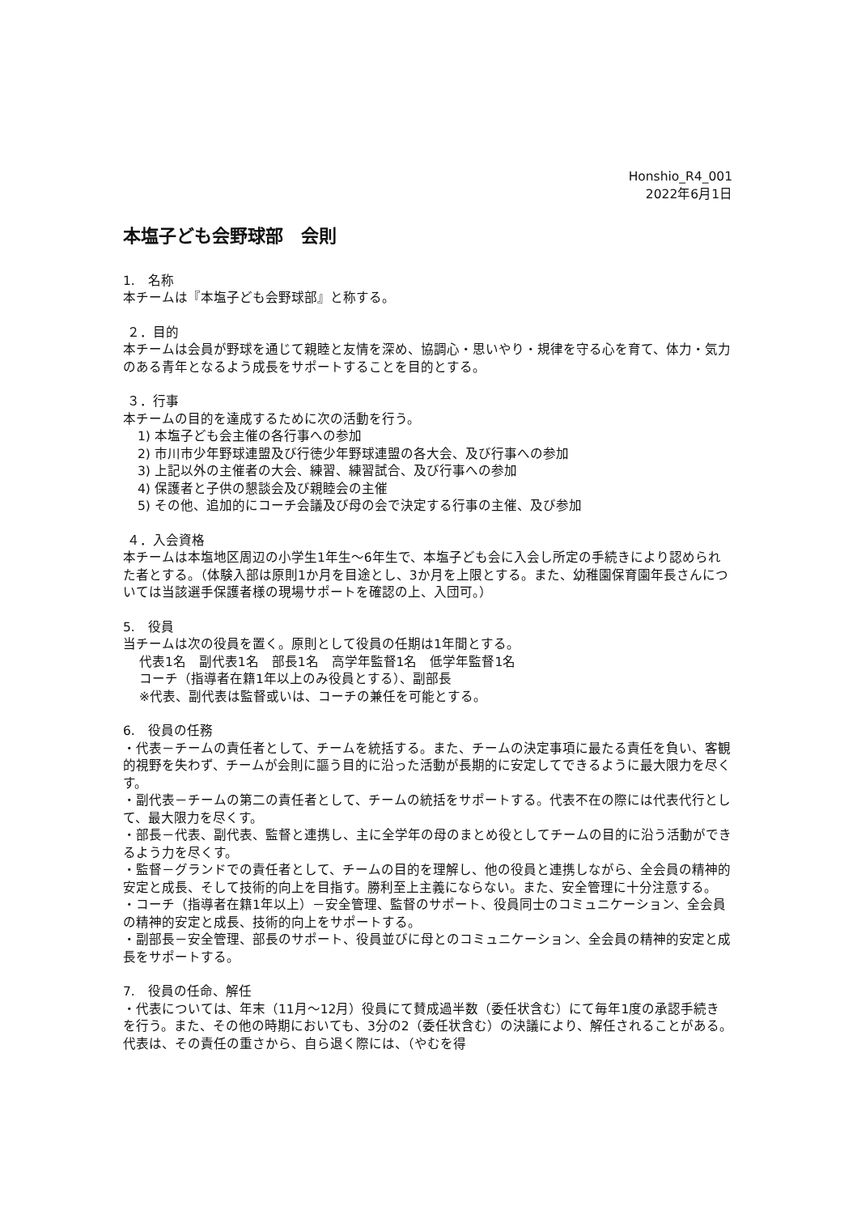Honshio_R4_001
2022年6月1日
本塩子ども会野球部　会則
1.　名称
本チームは『本塩子ども会野球部』と称する。
２．目的
本チームは会員が野球を通じて親睦と友情を深め、協調心・思いやり・規律を守る心を育て、体力・気力のある青年となるよう成長をサポートすることを目的とする。
３．行事
本チームの目的を達成するために次の活動を行う。
1) 本塩子ども会主催の各行事への参加
2) 市川市少年野球連盟及び行徳少年野球連盟の各大会、及び行事への参加
3) 上記以外の主催者の大会、練習、練習試合、及び行事への参加
4) 保護者と子供の懇談会及び親睦会の主催
5) その他、追加的にコーチ会議及び母の会で決定する行事の主催、及び参加
４．入会資格
本チームは本塩地区周辺の小学生1年生～6年生で、本塩子ども会に入会し所定の手続きにより認められた者とする。（体験入部は原則1か月を目途とし、3か月を上限とする。また、幼稚園保育園年長さんについては当該選手保護者様の現場サポートを確認の上、入団可。）
5.　役員
当チームは次の役員を置く。原則として役員の任期は1年間とする。
代表1名　副代表1名　部長1名　高学年監督1名　低学年監督1名
コーチ（指導者在籍1年以上のみ役員とする）、副部長
※代表、副代表は監督或いは、コーチの兼任を可能とする。
6.　役員の任務
・代表－チームの責任者として、チームを統括する。また、チームの決定事項に最たる責任を負い、客観的視野を失わず、チームが会則に謳う目的に沿った活動が長期的に安定してできるように最大限力を尽くす。
・副代表－チームの第二の責任者として、チームの統括をサポートする。代表不在の際には代表代行として、最大限力を尽くす。
・部長－代表、副代表、監督と連携し、主に全学年の母のまとめ役としてチームの目的に沿う活動ができるよう力を尽くす。
・監督－グランドでの責任者として、チームの目的を理解し、他の役員と連携しながら、全会員の精神的安定と成長、そして技術的向上を目指す。勝利至上主義にならない。また、安全管理に十分注意する。
・コーチ（指導者在籍1年以上）－安全管理、監督のサポート、役員同士のコミュニケーション、全会員の精神的安定と成長、技術的向上をサポートする。
・副部長－安全管理、部長のサポート、役員並びに母とのコミュニケーション、全会員の精神的安定と成長をサポートする。
7.　役員の任命、解任
・代表については、年末（11月～12月）役員にて賛成過半数（委任状含む）にて毎年1度の承認手続きを行う。また、その他の時期においても、3分の2（委任状含む）の決議により、解任されることがある。代表は、その責任の重さから、自ら退く際には、（やむを得